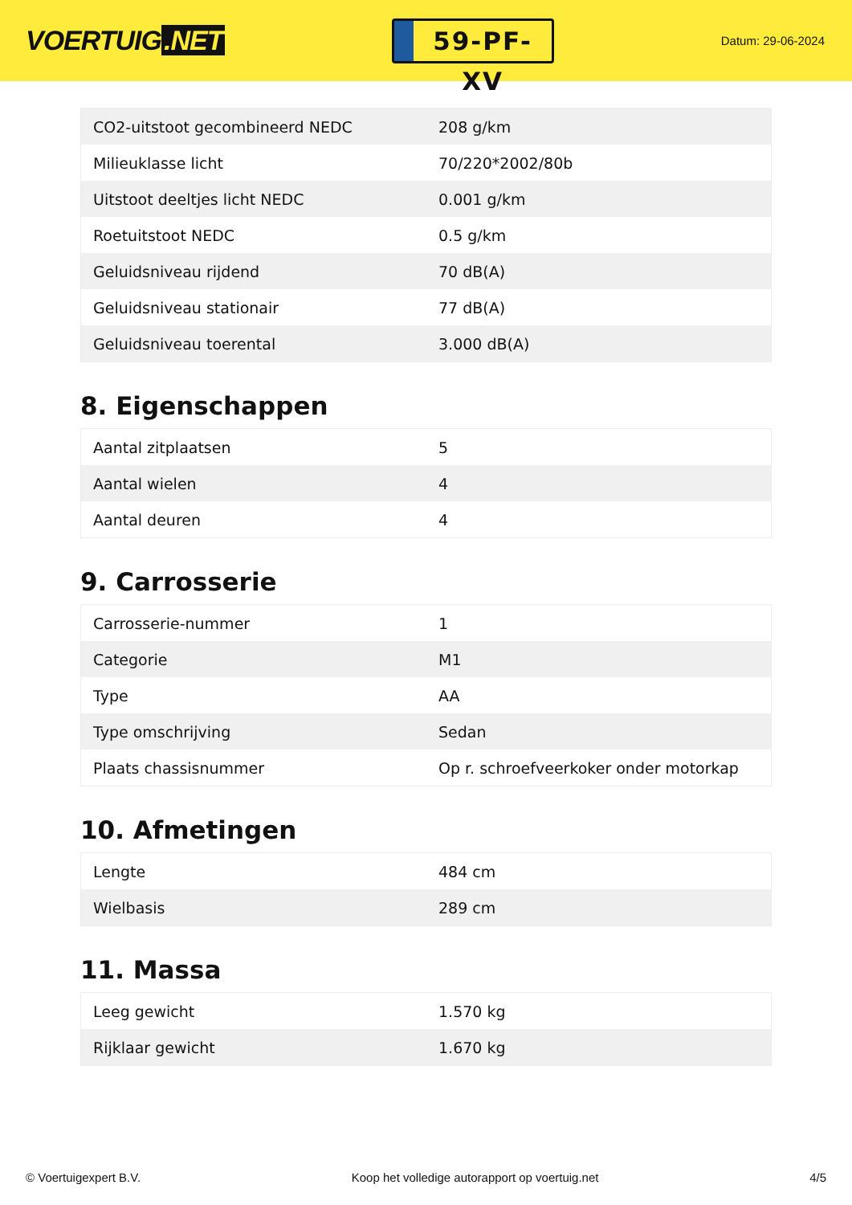VOERTUIG.NET
59-PF-XV
Datum: 29-06-2024
| CO2-uitstoot gecombineerd NEDC | 208 g/km |
| Milieuklasse licht | 70/220*2002/80b |
| Uitstoot deeltjes licht NEDC | 0.001 g/km |
| Roetuitstoot NEDC | 0.5 g/km |
| Geluidsniveau rijdend | 70 dB(A) |
| Geluidsniveau stationair | 77 dB(A) |
| Geluidsniveau toerental | 3.000 dB(A) |
8. Eigenschappen
| Aantal zitplaatsen | 5 |
| Aantal wielen | 4 |
| Aantal deuren | 4 |
9. Carrosserie
| Carrosserie-nummer | 1 |
| Categorie | M1 |
| Type | AA |
| Type omschrijving | Sedan |
| Plaats chassisnummer | Op r. schroefveerkoker onder motorkap |
10. Afmetingen
| Lengte | 484 cm |
| Wielbasis | 289 cm |
11. Massa
| Leeg gewicht | 1.570 kg |
| Rijklaar gewicht | 1.670 kg |
© Voertuigexpert B.V. Koop het volledige autorapport op voertuig.net 4/5